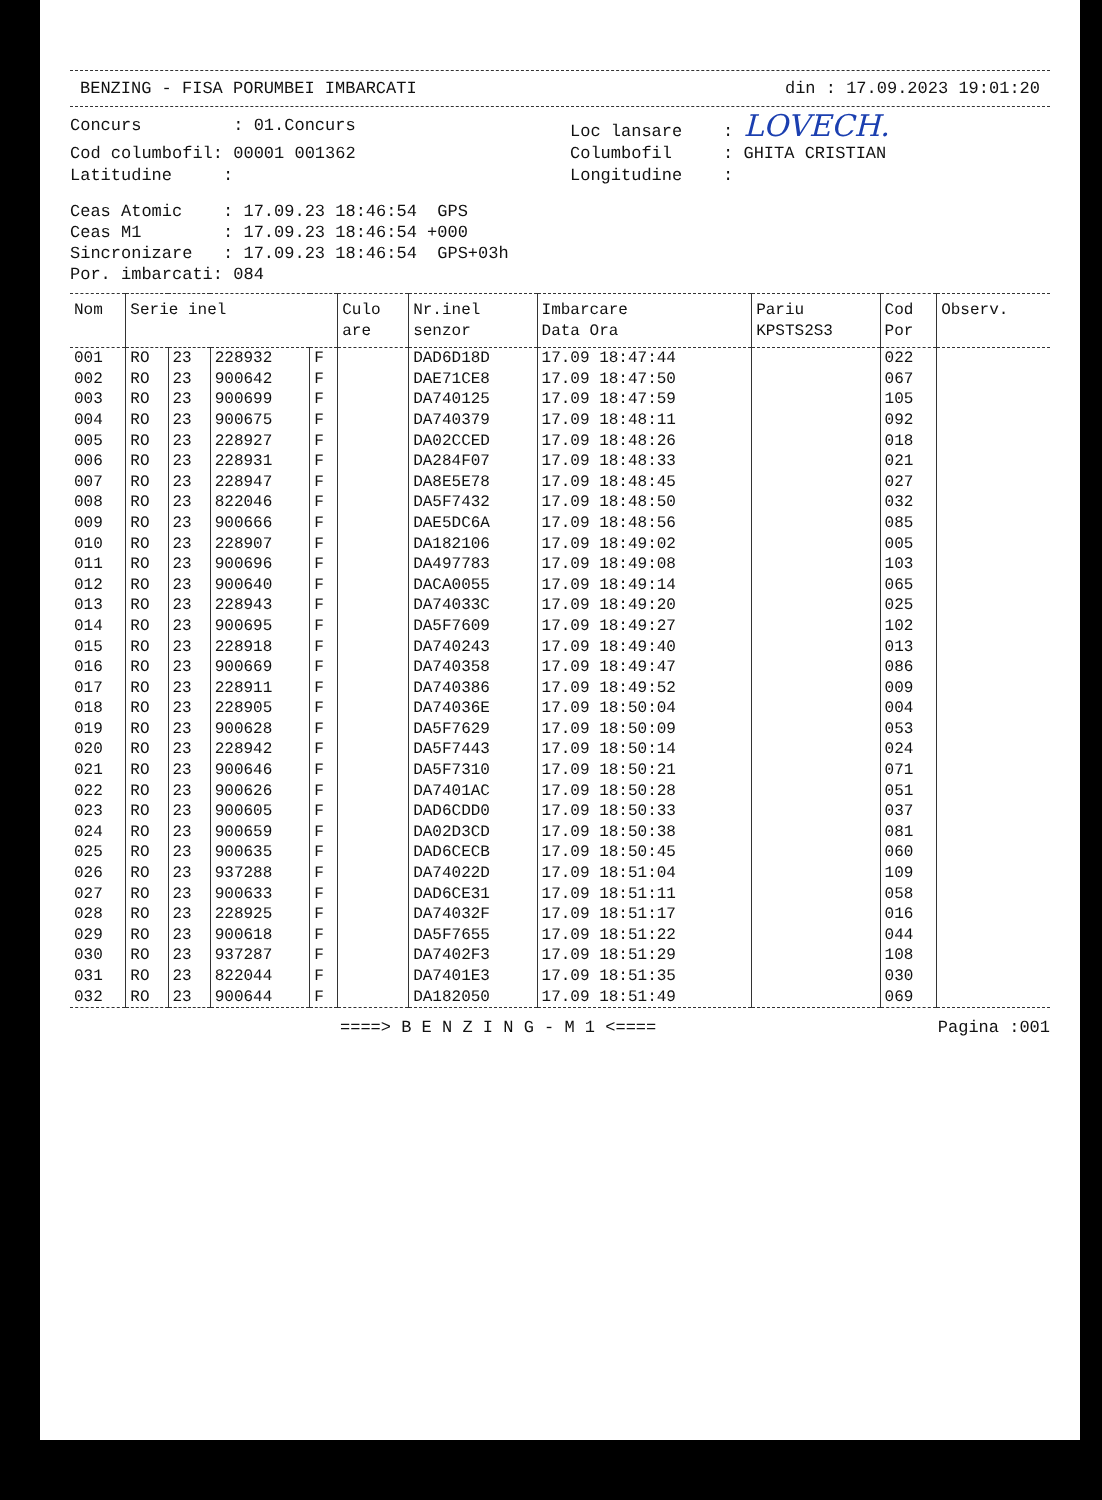BENZING - FISA PORUMBEI IMBARCATI din : 17.09.2023 19:01:20
Concurs : 01.Concurs
Loc lansare : LOVECH.
Cod columbofil: 00001 001362
Latitudine :
Columbofil : GHITA CRISTIAN
Longitudine :
Ceas Atomic    : 17.09.23 18:46:54  GPS
Ceas M1        : 17.09.23 18:46:54 +000
Sincronizare   : 17.09.23 18:46:54  GPS+03h
Por. imbarcati: 084
| Nom | Serie inel | | | | Culo are | Nr.inel senzor | Imbarcare Data Ora | Pariu KPSTS2S3 | Cod Por | Observ. |
| --- | --- | --- | --- | --- | --- | --- | --- | --- | --- | --- |
| 001 | RO | 23 | 228932 | F | | DAD6D18D | 17.09 18:47:44 | | 022 | |
| 002 | RO | 23 | 900642 | F | | DAE71CE8 | 17.09 18:47:50 | | 067 | |
| 003 | RO | 23 | 900699 | F | | DA740125 | 17.09 18:47:59 | | 105 | |
| 004 | RO | 23 | 900675 | F | | DA740379 | 17.09 18:48:11 | | 092 | |
| 005 | RO | 23 | 228927 | F | | DA02CCED | 17.09 18:48:26 | | 018 | |
| 006 | RO | 23 | 228931 | F | | DA284F07 | 17.09 18:48:33 | | 021 | |
| 007 | RO | 23 | 228947 | F | | DA8E5E78 | 17.09 18:48:45 | | 027 | |
| 008 | RO | 23 | 822046 | F | | DA5F7432 | 17.09 18:48:50 | | 032 | |
| 009 | RO | 23 | 900666 | F | | DAE5DC6A | 17.09 18:48:56 | | 085 | |
| 010 | RO | 23 | 228907 | F | | DA182106 | 17.09 18:49:02 | | 005 | |
| 011 | RO | 23 | 900696 | F | | DA497783 | 17.09 18:49:08 | | 103 | |
| 012 | RO | 23 | 900640 | F | | DACA0055 | 17.09 18:49:14 | | 065 | |
| 013 | RO | 23 | 228943 | F | | DA74033C | 17.09 18:49:20 | | 025 | |
| 014 | RO | 23 | 900695 | F | | DA5F7609 | 17.09 18:49:27 | | 102 | |
| 015 | RO | 23 | 228918 | F | | DA740243 | 17.09 18:49:40 | | 013 | |
| 016 | RO | 23 | 900669 | F | | DA740358 | 17.09 18:49:47 | | 086 | |
| 017 | RO | 23 | 228911 | F | | DA740386 | 17.09 18:49:52 | | 009 | |
| 018 | RO | 23 | 228905 | F | | DA74036E | 17.09 18:50:04 | | 004 | |
| 019 | RO | 23 | 900628 | F | | DA5F7629 | 17.09 18:50:09 | | 053 | |
| 020 | RO | 23 | 228942 | F | | DA5F7443 | 17.09 18:50:14 | | 024 | |
| 021 | RO | 23 | 900646 | F | | DA5F7310 | 17.09 18:50:21 | | 071 | |
| 022 | RO | 23 | 900626 | F | | DA7401AC | 17.09 18:50:28 | | 051 | |
| 023 | RO | 23 | 900605 | F | | DAD6CDD0 | 17.09 18:50:33 | | 037 | |
| 024 | RO | 23 | 900659 | F | | DA02D3CD | 17.09 18:50:38 | | 081 | |
| 025 | RO | 23 | 900635 | F | | DAD6CECB | 17.09 18:50:45 | | 060 | |
| 026 | RO | 23 | 937288 | F | | DA74022D | 17.09 18:51:04 | | 109 | |
| 027 | RO | 23 | 900633 | F | | DAD6CE31 | 17.09 18:51:11 | | 058 | |
| 028 | RO | 23 | 228925 | F | | DA74032F | 17.09 18:51:17 | | 016 | |
| 029 | RO | 23 | 900618 | F | | DA5F7655 | 17.09 18:51:22 | | 044 | |
| 030 | RO | 23 | 937287 | F | | DA7402F3 | 17.09 18:51:29 | | 108 | |
| 031 | RO | 23 | 822044 | F | | DA7401E3 | 17.09 18:51:35 | | 030 | |
| 032 | RO | 23 | 900644 | F | | DA182050 | 17.09 18:51:49 | | 069 | |
====> B E N Z I N G - M 1 <==== Pagina :001